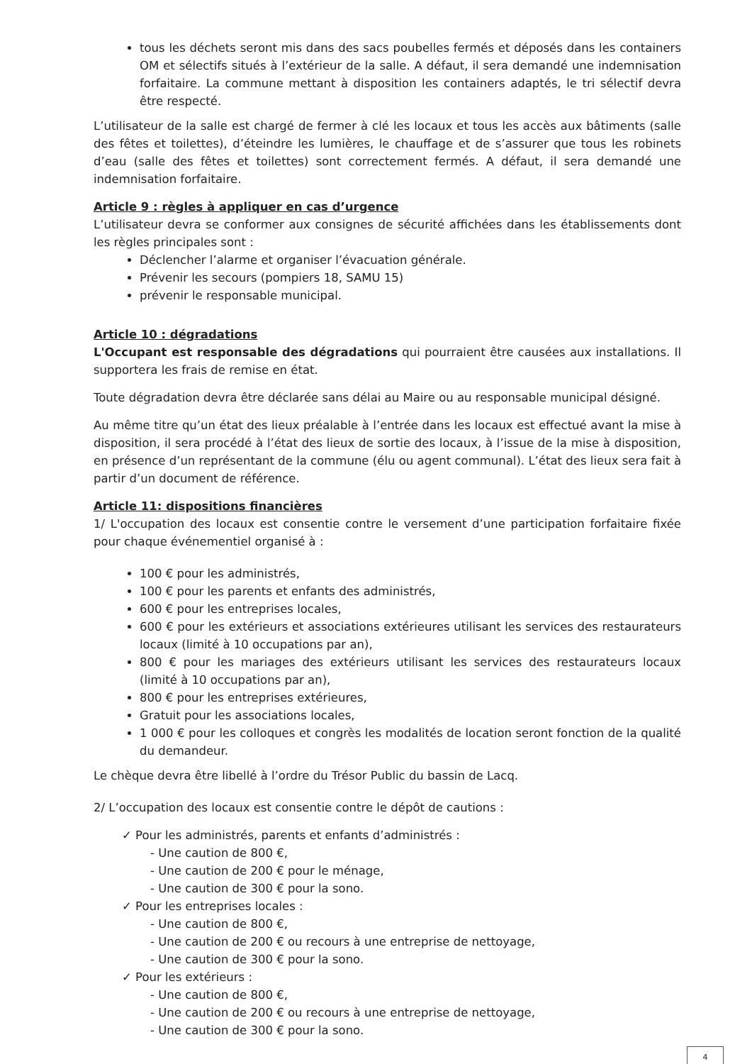tous les déchets seront mis dans des sacs poubelles fermés et déposés dans les containers OM et sélectifs situés à l’extérieur de la salle. A défaut, il sera demandé une indemnisation forfaitaire. La commune mettant à disposition les containers adaptés, le tri sélectif devra être respecté.
L’utilisateur de la salle est chargé de fermer à clé les locaux et tous les accès aux bâtiments (salle des fêtes et toilettes), d’éteindre les lumières, le chauffage et de s’assurer que tous les robinets d’eau (salle des fêtes et toilettes) sont correctement fermés. A défaut, il sera demandé une indemnisation forfaitaire.
Article 9 : règles à appliquer en cas d’urgence
L’utilisateur devra se conformer aux consignes de sécurité affichées dans les établissements dont les règles principales sont :
Déclencher l’alarme et organiser l’évacuation générale.
Prévenir les secours (pompiers 18, SAMU 15)
prévenir le responsable municipal.
Article 10 : dégradations
L'Occupant est responsable des dégradations qui pourraient être causées aux installations. Il supportera les frais de remise en état.
Toute dégradation devra être déclarée sans délai au Maire ou au responsable municipal désigné.
Au même titre qu’un état des lieux préalable à l’entrée dans les locaux est effectué avant la mise à disposition, il sera procédé à l’état des lieux de sortie des locaux, à l’issue de la mise à disposition, en présence d’un représentant de la commune (élu ou agent communal). L’état des lieux sera fait à partir d’un document de référence.
Article 11: dispositions financières
1/ L'occupation des locaux est consentie contre le versement d’une participation forfaitaire fixée pour chaque événementiel organisé à :
100 € pour les administrés,
100 € pour les parents et enfants des administrés,
600 € pour les entreprises locales,
600 € pour les extérieurs et associations extérieures utilisant les services des restaurateurs locaux (limité à 10 occupations par an),
800 € pour les mariages des extérieurs utilisant les services des restaurateurs locaux (limité à 10 occupations par an),
800 € pour les entreprises extérieures,
Gratuit pour les associations locales,
1 000 € pour les colloques et congrès les modalités de location seront fonction de la qualité du demandeur.
Le chèque devra être libellé à l’ordre du Trésor Public du bassin de Lacq.
2/ L’occupation des locaux est consentie contre le dépôt de cautions :
✓ Pour les administrés, parents et enfants d’administrés :
- Une caution de 800 €,
- Une caution de 200 € pour le ménage,
- Une caution de 300 € pour la sono.
✓ Pour les entreprises locales :
- Une caution de 800 €,
- Une caution de 200 € ou recours à une entreprise de nettoyage,
- Une caution de 300 € pour la sono.
✓ Pour les extérieurs :
- Une caution de 800 €,
- Une caution de 200 € ou recours à une entreprise de nettoyage,
- Une caution de 300 € pour la sono.
4